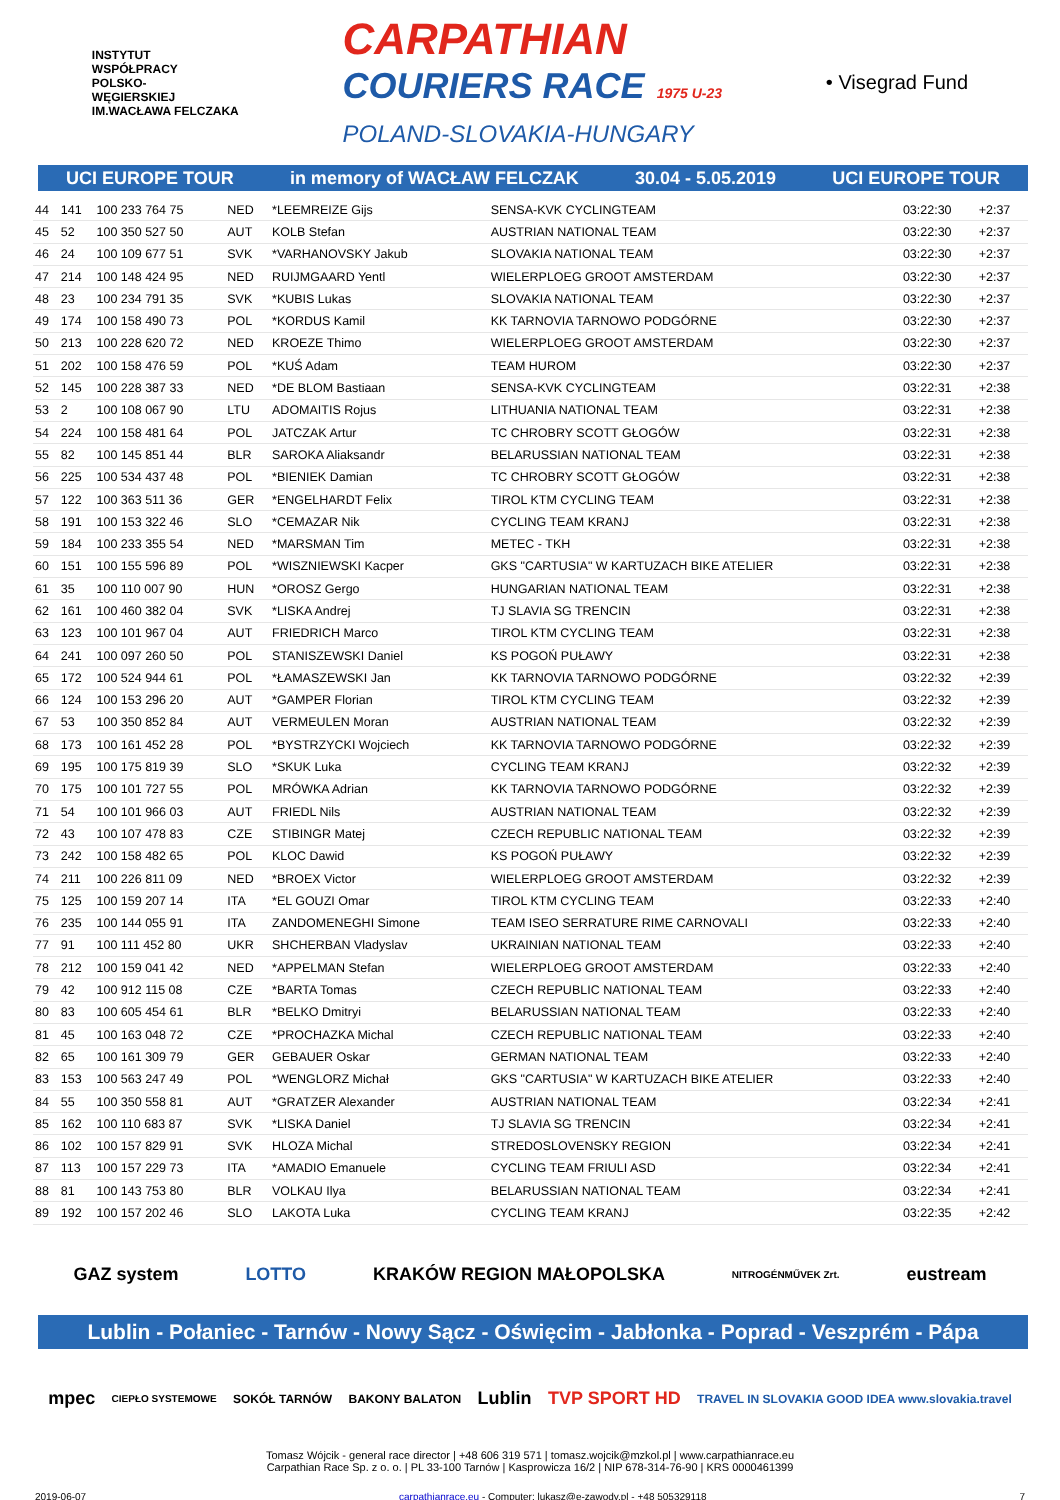INSTYTUT
WSPÓŁPRACY
POLSKO-
WĘGIERSKIEJ
IM.WACŁAWA FELCZAKA
CARPATHIAN
COURIERS RACE 1975 U-23
POLAND-SLOVAKIA-HUNGARY
• Visegrad Fund
UCI EUROPE TOUR in memory of WACŁAW FELCZAK 30.04 - 5.05.2019 UCI EUROPE TOUR
| 44 | 141 | 100 233 764 75 | NED | *LEEMREIZE Gijs | SENSA-KVK CYCLINGTEAM | 03:22:30 | +2:37 |
| 45 | 52 | 100 350 527 50 | AUT | KOLB Stefan | AUSTRIAN NATIONAL TEAM | 03:22:30 | +2:37 |
| 46 | 24 | 100 109 677 51 | SVK | *VARHANOVSKY Jakub | SLOVAKIA NATIONAL TEAM | 03:22:30 | +2:37 |
| 47 | 214 | 100 148 424 95 | NED | RUIJMGAARD Yentl | WIELERPLOEG GROOT AMSTERDAM | 03:22:30 | +2:37 |
| 48 | 23 | 100 234 791 35 | SVK | *KUBIS Lukas | SLOVAKIA NATIONAL TEAM | 03:22:30 | +2:37 |
| 49 | 174 | 100 158 490 73 | POL | *KORDUS Kamil | KK TARNOVIA TARNOWO PODGÓRNE | 03:22:30 | +2:37 |
| 50 | 213 | 100 228 620 72 | NED | KROEZE Thimo | WIELERPLOEG GROOT AMSTERDAM | 03:22:30 | +2:37 |
| 51 | 202 | 100 158 476 59 | POL | *KUŚ Adam | TEAM HUROM | 03:22:30 | +2:37 |
| 52 | 145 | 100 228 387 33 | NED | *DE BLOM Bastiaan | SENSA-KVK CYCLINGTEAM | 03:22:31 | +2:38 |
| 53 | 2 | 100 108 067 90 | LTU | ADOMAITIS Rojus | LITHUANIA NATIONAL TEAM | 03:22:31 | +2:38 |
| 54 | 224 | 100 158 481 64 | POL | JATCZAK Artur | TC CHROBRY SCOTT GŁOGÓW | 03:22:31 | +2:38 |
| 55 | 82 | 100 145 851 44 | BLR | SAROKA Aliaksandr | BELARUSSIAN NATIONAL TEAM | 03:22:31 | +2:38 |
| 56 | 225 | 100 534 437 48 | POL | *BIENIEK Damian | TC CHROBRY SCOTT GŁOGÓW | 03:22:31 | +2:38 |
| 57 | 122 | 100 363 511 36 | GER | *ENGELHARDT Felix | TIROL KTM CYCLING TEAM | 03:22:31 | +2:38 |
| 58 | 191 | 100 153 322 46 | SLO | *CEMAZAR Nik | CYCLING TEAM KRANJ | 03:22:31 | +2:38 |
| 59 | 184 | 100 233 355 54 | NED | *MARSMAN Tim | METEC - TKH | 03:22:31 | +2:38 |
| 60 | 151 | 100 155 596 89 | POL | *WISZNIEWSKI Kacper | GKS "CARTUSIA" W KARTUZACH BIKE ATELIER | 03:22:31 | +2:38 |
| 61 | 35 | 100 110 007 90 | HUN | *OROSZ Gergo | HUNGARIAN NATIONAL TEAM | 03:22:31 | +2:38 |
| 62 | 161 | 100 460 382 04 | SVK | *LISKA Andrej | TJ SLAVIA SG TRENCIN | 03:22:31 | +2:38 |
| 63 | 123 | 100 101 967 04 | AUT | FRIEDRICH Marco | TIROL KTM CYCLING TEAM | 03:22:31 | +2:38 |
| 64 | 241 | 100 097 260 50 | POL | STANISZEWSKI Daniel | KS POGOŃ PUŁAWY | 03:22:31 | +2:38 |
| 65 | 172 | 100 524 944 61 | POL | *ŁAMASZEWSKI Jan | KK TARNOVIA TARNOWO PODGÓRNE | 03:22:32 | +2:39 |
| 66 | 124 | 100 153 296 20 | AUT | *GAMPER Florian | TIROL KTM CYCLING TEAM | 03:22:32 | +2:39 |
| 67 | 53 | 100 350 852 84 | AUT | VERMEULEN Moran | AUSTRIAN NATIONAL TEAM | 03:22:32 | +2:39 |
| 68 | 173 | 100 161 452 28 | POL | *BYSTRZYCKI Wojciech | KK TARNOVIA TARNOWO PODGÓRNE | 03:22:32 | +2:39 |
| 69 | 195 | 100 175 819 39 | SLO | *SKUK Luka | CYCLING TEAM KRANJ | 03:22:32 | +2:39 |
| 70 | 175 | 100 101 727 55 | POL | MRÓWKA Adrian | KK TARNOVIA TARNOWO PODGÓRNE | 03:22:32 | +2:39 |
| 71 | 54 | 100 101 966 03 | AUT | FRIEDL Nils | AUSTRIAN NATIONAL TEAM | 03:22:32 | +2:39 |
| 72 | 43 | 100 107 478 83 | CZE | STIBINGR Matej | CZECH REPUBLIC NATIONAL TEAM | 03:22:32 | +2:39 |
| 73 | 242 | 100 158 482 65 | POL | KLOC Dawid | KS POGOŃ PUŁAWY | 03:22:32 | +2:39 |
| 74 | 211 | 100 226 811 09 | NED | *BROEX Victor | WIELERPLOEG GROOT AMSTERDAM | 03:22:32 | +2:39 |
| 75 | 125 | 100 159 207 14 | ITA | *EL GOUZI Omar | TIROL KTM CYCLING TEAM | 03:22:33 | +2:40 |
| 76 | 235 | 100 144 055 91 | ITA | ZANDOMENEGHI Simone | TEAM ISEO SERRATURE RIME CARNOVALI | 03:22:33 | +2:40 |
| 77 | 91 | 100 111 452 80 | UKR | SHCHERBAN Vladyslav | UKRAINIAN NATIONAL TEAM | 03:22:33 | +2:40 |
| 78 | 212 | 100 159 041 42 | NED | *APPELMAN Stefan | WIELERPLOEG GROOT AMSTERDAM | 03:22:33 | +2:40 |
| 79 | 42 | 100 912 115 08 | CZE | *BARTA Tomas | CZECH REPUBLIC NATIONAL TEAM | 03:22:33 | +2:40 |
| 80 | 83 | 100 605 454 61 | BLR | *BELKO Dmitryi | BELARUSSIAN NATIONAL TEAM | 03:22:33 | +2:40 |
| 81 | 45 | 100 163 048 72 | CZE | *PROCHAZKA Michal | CZECH REPUBLIC NATIONAL TEAM | 03:22:33 | +2:40 |
| 82 | 65 | 100 161 309 79 | GER | GEBAUER Oskar | GERMAN NATIONAL TEAM | 03:22:33 | +2:40 |
| 83 | 153 | 100 563 247 49 | POL | *WENGLORZ Michał | GKS "CARTUSIA" W KARTUZACH BIKE ATELIER | 03:22:33 | +2:40 |
| 84 | 55 | 100 350 558 81 | AUT | *GRATZER Alexander | AUSTRIAN NATIONAL TEAM | 03:22:34 | +2:41 |
| 85 | 162 | 100 110 683 87 | SVK | *LISKA Daniel | TJ SLAVIA SG TRENCIN | 03:22:34 | +2:41 |
| 86 | 102 | 100 157 829 91 | SVK | HLOZA Michal | STREDOSLOVENSKY REGION | 03:22:34 | +2:41 |
| 87 | 113 | 100 157 229 73 | ITA | *AMADIO Emanuele | CYCLING TEAM FRIULI ASD | 03:22:34 | +2:41 |
| 88 | 81 | 100 143 753 80 | BLR | VOLKAU Ilya | BELARUSSIAN NATIONAL TEAM | 03:22:34 | +2:41 |
| 89 | 192 | 100 157 202 46 | SLO | LAKOTA Luka | CYCLING TEAM KRANJ | 03:22:35 | +2:42 |
GAZ system LOTTO KRAKÓW REGION MAŁOPOLSKA NITROGÉNMŰVEK Zrt. eustream
Lublin - Połaniec - Tarnów - Nowy Sącz - Oświęcim - Jabłonka - Poprad - Veszprém - Pápa
mpec CIEPŁO SYSTEMOWE SOKÓŁ TARNÓW BAKONY BALATON Lublin TVP SPORT HD TRAVEL IN SLOVAKIA GOOD IDEA www.slovakia.travel
Tomasz Wójcik - general race director | +48 606 319 571 | tomasz.wojcik@mzkol.pl | www.carpathianrace.eu
Carpathian Race Sp. z o. o. | PL 33-100 Tarnów | Kasprowicza 16/2 | NIP 678-314-76-90 | KRS 0000461399
2019-06-07 carpathianrace.eu - Computer: lukasz@e-zawody.pl - +48 505329118 7